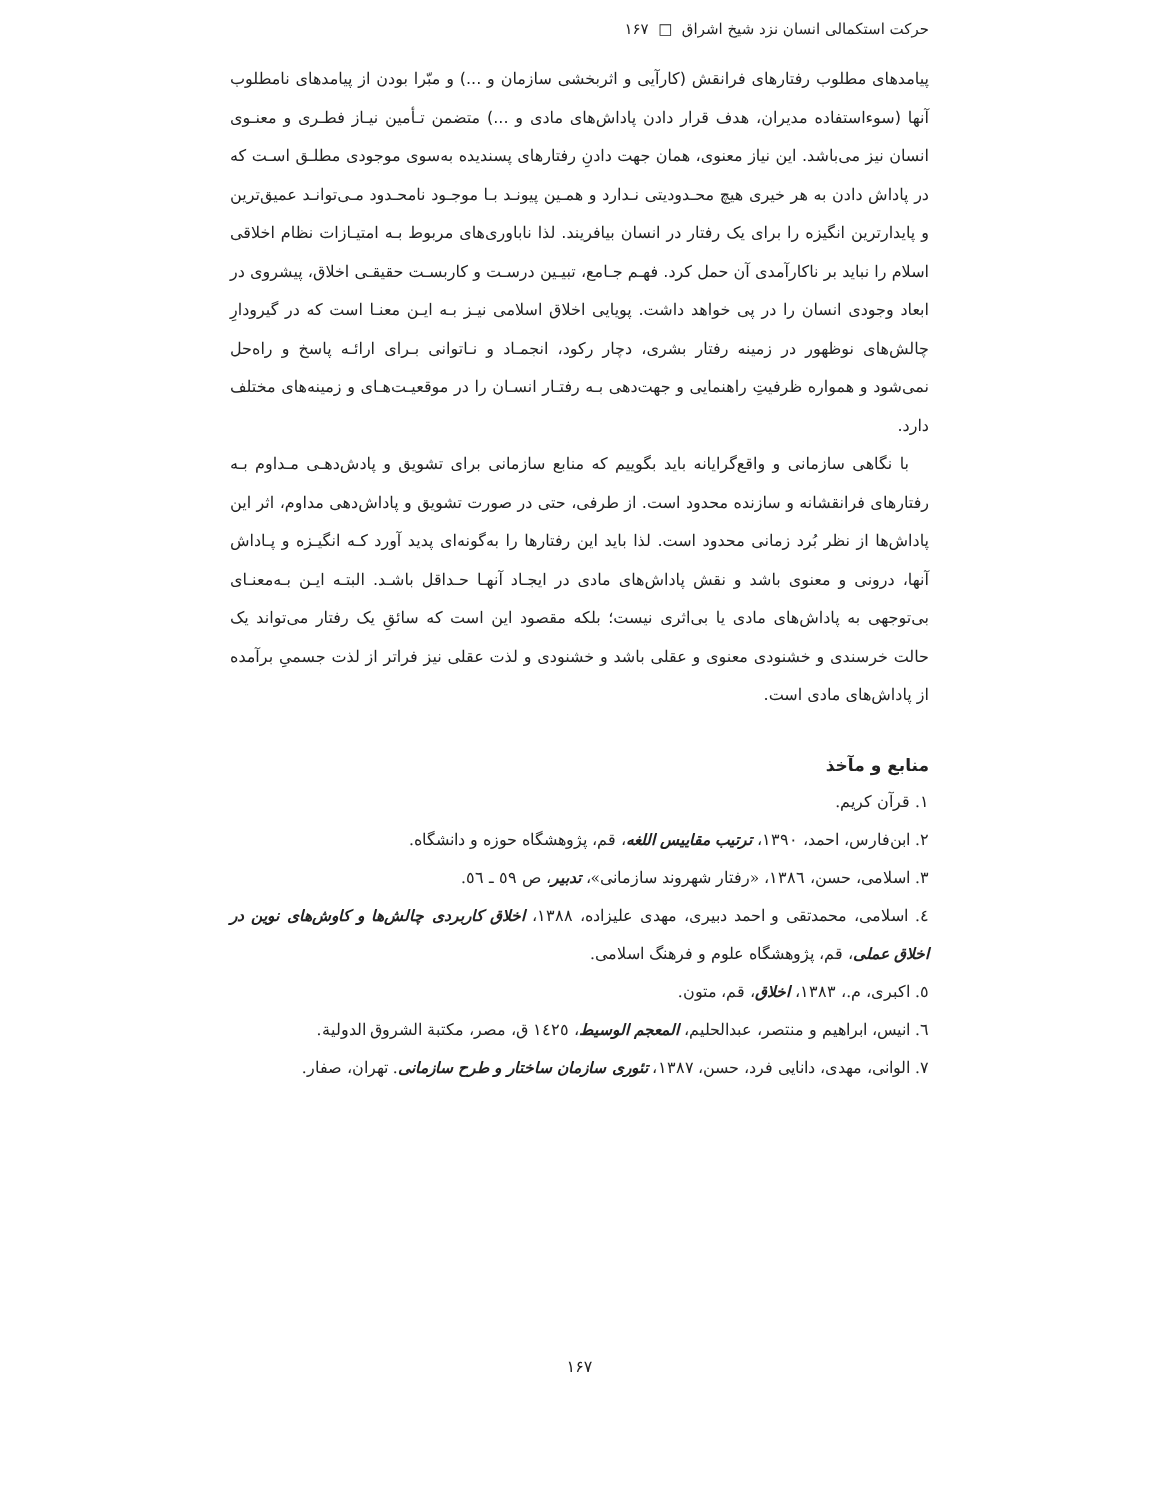حرکت استکمالی انسان نزد شیخ اشراق □ ۱۶۷
پیامدهای مطلوب رفتارهای فرانقش (کارآیی و اثربخشی سازمان و ...) و مبّرا بودن از پیامدهای نامطلوب آنها (سوءاستفاده مدیران، هدف قرار دادن پاداش‌های مادی و ...) متضمن تـأمین نیـاز فطـری و معنـوی انسان نیز می‌باشد. این نیاز معنوی، همان جهت دادنِ رفتارهای پسندیده به‌سوی موجودی مطلـق اسـت که در پاداش دادن به هر خیری هیچ محـدودیتی نـدارد و همـین پیونـد بـا موجـود نامحـدود مـی‌توانـد عمیق‌ترین و پایدارترین انگیزه را برای یک رفتار در انسان بیافریند. لذا ناباوری‌های مربوط بـه امتیـازات نظام اخلاقی اسلام را نباید بر ناکارآمدی آن حمل کرد. فهـم جـامع، تبیـین درسـت و کاربسـت حقیقـی اخلاق، پیشروی در ابعاد وجودی انسان را در پی خواهد داشت. پویایی اخلاق اسلامی نیـز بـه ایـن معنـا است که در گیرودارِ چالش‌های نوظهور در زمینه رفتار بشری، دچار رکود، انجمـاد و نـاتوانی بـرای ارائـه پاسخ و راه‌حل نمی‌شود و همواره ظرفیتِ راهنمایی و جهت‌دهی بـه رفتـار انسـان را در موقعیـت‌هـای و زمینه‌های مختلف دارد.
با نگاهی سازمانی و واقع‌گرایانه باید بگوییم که منابع سازمانی برای تشویق و پادش‌دهـی مـداوم بـه رفتارهای فرانقشانه و سازنده محدود است. از طرفی، حتی در صورت تشویق و پاداش‌دهی مداوم، اثر این پاداش‌ها از نظر بُرد زمانی محدود است. لذا باید این رفتارها را به‌گونه‌ای پدید آورد کـه انگیـزه و پـاداش آنها، درونی و معنوی باشد و نقش پاداش‌های مادی در ایجـاد آنهـا حـداقل باشـد. البتـه ایـن بـه‌معنـای بی‌توجهی به پاداش‌های مادی یا بی‌اثری نیست؛ بلکه مقصود این است که سائقِ یک رفتار می‌تواند یک حالت خرسندی و خشنودی معنوی و عقلی باشد و خشنودی و لذت عقلی نیز فراتر از لذت جسمیِ برآمده از پاداش‌های مادی است.
منابع و مآخذ
۱. قرآن کریم.
۲. ابن‌فارس، احمد، ۱۳۹۰، ترتیب مقاییس اللغه، قم، پژوهشگاه حوزه و دانشگاه.
۳. اسلامی، حسن، ۱۳۸٦، «رفتار شهروند سازمانی»، تدبیر، ص ٥٩ ـ ٥٦.
٤. اسلامی، محمدتقی و احمد دبیری، مهدی علیزاده، ۱۳۸۸، اخلاق کاربردی چالش‌ها و کاوش‌های نوین در اخلاق عملی، قم، پژوهشگاه علوم و فرهنگ اسلامی.
٥. اکبری، م.، ۱۳۸۳، اخلاق، قم، متون.
٦. انیس، ابراهیم و منتصر، عبدالحلیم، المعجم الوسیط، ١٤٢٥ ق، مصر، مکتبة الشروق الدولیة.
۷. الوانی، مهدی، دانایی فرد، حسن، ۱۳۸۷، تئوری سازمان ساختار و طرح سازمانی. تهران، صفار.
۱۶۷